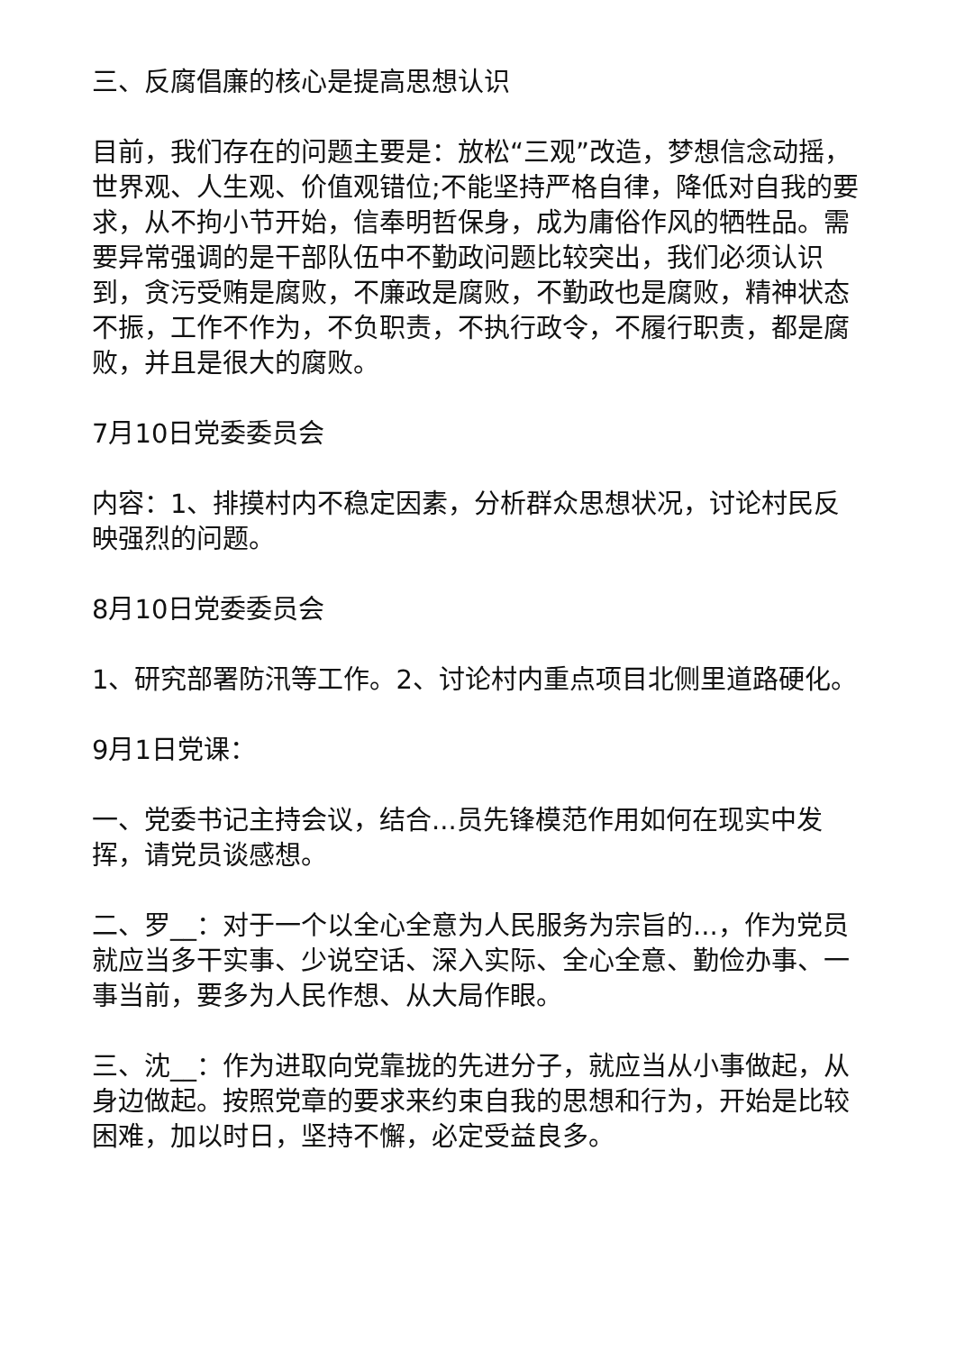三、反腐倡廉的核心是提高思想认识
目前，我们存在的问题主要是：放松“三观”改造，梦想信念动摇，世界观、人生观、价值观错位;不能坚持严格自律，降低对自我的要求，从不拘小节开始，信奉明哲保身，成为庸俗作风的牺牲品。需要异常强调的是干部队伍中不勤政问题比较突出，我们必须认识到，贪污受贿是腐败，不廉政是腐败，不勤政也是腐败，精神状态不振，工作不作为，不负职责，不执行政令，不履行职责，都是腐败，并且是很大的腐败。
7月10日党委委员会
内容：1、排摸村内不稳定因素，分析群众思想状况，讨论村民反映强烈的问题。
8月10日党委委员会
1、研究部署防汛等工作。2、讨论村内重点项目北侧里道路硬化。
9月1日党课：
一、党委书记主持会议，结合...员先锋模范作用如何在现实中发挥，请党员谈感想。
二、罗__：对于一个以全心全意为人民服务为宗旨的...，作为党员就应当多干实事、少说空话、深入实际、全心全意、勤俭办事、一事当前，要多为人民作想、从大局作眼。
三、沈__：作为进取向党靠拢的先进分子，就应当从小事做起，从身边做起。按照党章的要求来约束自我的思想和行为，开始是比较困难，加以时日，坚持不懈，必定受益良多。